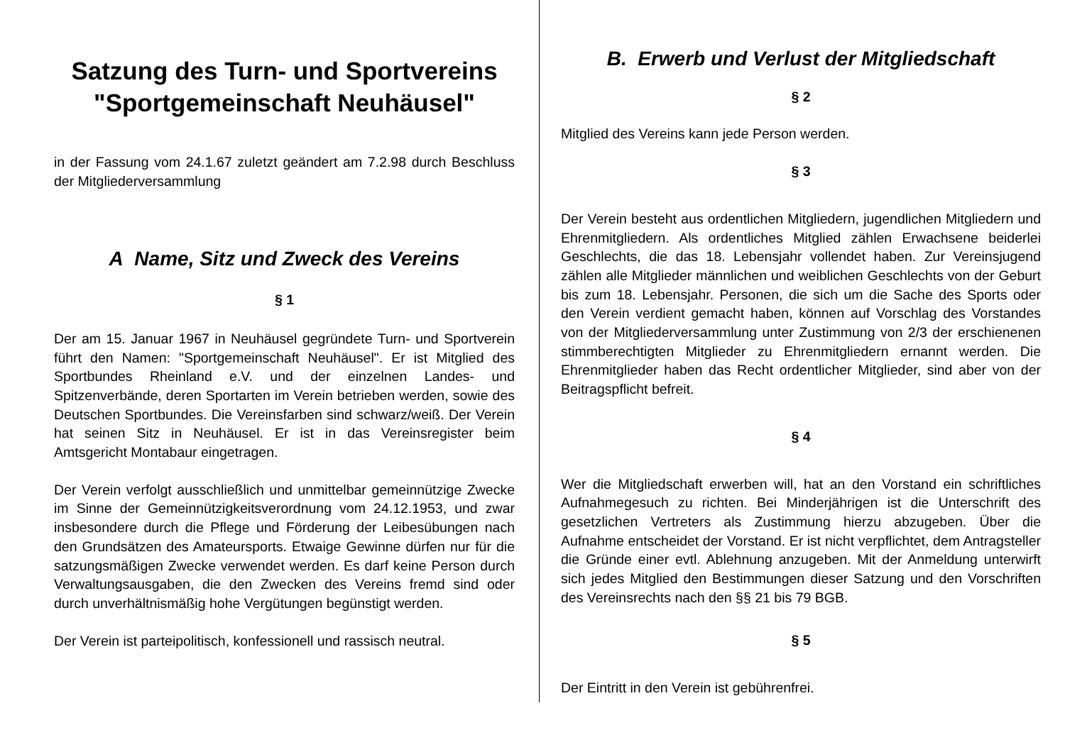Satzung des Turn- und Sportvereins
"Sportgemeinschaft Neuhäusel"
in der Fassung vom 24.1.67 zuletzt geändert am 7.2.98 durch Beschluss der Mitgliederversammlung
A Name, Sitz und Zweck des Vereins
§ 1
Der am 15. Januar 1967 in Neuhäusel gegründete Turn- und Sportverein führt den Namen: "Sportgemeinschaft Neuhäusel". Er ist Mitglied des Sportbundes Rheinland e.V. und der einzelnen Landes- und Spitzenverbände, deren Sportarten im Verein betrieben werden, sowie des Deutschen Sportbundes. Die Vereinsfarben sind schwarz/weiß. Der Verein hat seinen Sitz in Neuhäusel. Er ist in das Vereinsregister beim Amtsgericht Montabaur eingetragen.
Der Verein verfolgt ausschließlich und unmittelbar gemeinnützige Zwecke im Sinne der Gemeinnützigkeitsverordnung vom 24.12.1953, und zwar insbesondere durch die Pflege und Förderung der Leibesübungen nach den Grundsätzen des Amateursports. Etwaige Gewinne dürfen nur für die satzungsmäßigen Zwecke verwendet werden. Es darf keine Person durch Verwaltungsausgaben, die den Zwecken des Vereins fremd sind oder durch unverhältnismäßig hohe Vergütungen begünstigt werden.
Der Verein ist parteipolitisch, konfessionell und rassisch neutral.
B. Erwerb und Verlust der Mitgliedschaft
§ 2
Mitglied des Vereins kann jede Person werden.
§ 3
Der Verein besteht aus ordentlichen Mitgliedern, jugendlichen Mitgliedern und Ehrenmitgliedern. Als ordentliches Mitglied zählen Erwachsene beiderlei Geschlechts, die das 18. Lebensjahr vollendet haben. Zur Vereinsjugend zählen alle Mitglieder männlichen und weiblichen Geschlechts von der Geburt bis zum 18. Lebensjahr. Personen, die sich um die Sache des Sports oder den Verein verdient gemacht haben, können auf Vorschlag des Vorstandes von der Mitgliederversammlung unter Zustimmung von 2/3 der erschienenen stimmberechtigten Mitglieder zu Ehrenmitgliedern ernannt werden. Die Ehrenmitglieder haben das Recht ordentlicher Mitglieder, sind aber von der Beitragspflicht befreit.
§ 4
Wer die Mitgliedschaft erwerben will, hat an den Vorstand ein schriftliches Aufnahmegesuch zu richten. Bei Minderjährigen ist die Unterschrift des gesetzlichen Vertreters als Zustimmung hierzu abzugeben. Über die Aufnahme entscheidet der Vorstand. Er ist nicht verpflichtet, dem Antragsteller die Gründe einer evtl. Ablehnung anzugeben. Mit der Anmeldung unterwirft sich jedes Mitglied den Bestimmungen dieser Satzung und den Vorschriften des Vereinsrechts nach den §§ 21 bis 79 BGB.
§ 5
Der Eintritt in den Verein ist gebührenfrei.